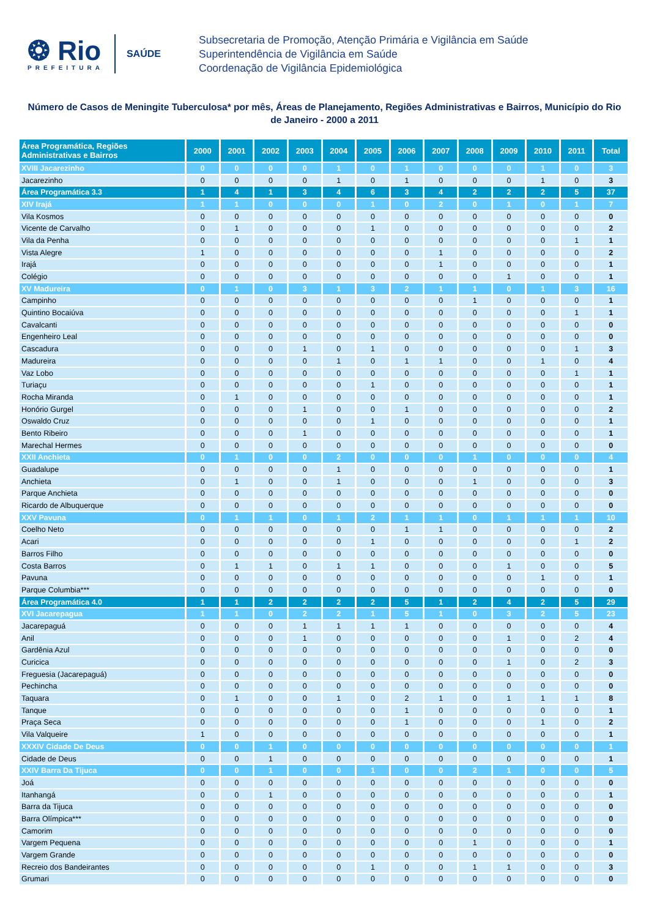❂ Rio
PREFEITURA
SAÚDE
Subsecretaria de Promoção, Atenção Primária e Vigilância em Saúde
Superintendência de Vigilância em Saúde
Coordenação de Vigilância Epidemiológica
Número de Casos de Meningite Tuberculosa* por mês, Áreas de Planejamento, Regiões Administrativas e Bairros, Município do Rio de Janeiro - 2000 a 2011
| Área Programática, Regiões Administrativas e Bairros | 2000 | 2001 | 2002 | 2003 | 2004 | 2005 | 2006 | 2007 | 2008 | 2009 | 2010 | 2011 | Total |
| --- | --- | --- | --- | --- | --- | --- | --- | --- | --- | --- | --- | --- | --- |
| XVIII Jacarezinho | 0 | 0 | 0 | 0 | 1 | 0 | 1 | 0 | 0 | 0 | 1 | 0 | 3 |
| Jacarezinho | 0 | 0 | 0 | 0 | 1 | 0 | 1 | 0 | 0 | 0 | 1 | 0 | 3 |
| Área Programática 3.3 | 1 | 4 | 1 | 3 | 4 | 6 | 3 | 4 | 2 | 2 | 2 | 5 | 37 |
| XIV Irajá | 1 | 1 | 0 | 0 | 0 | 1 | 0 | 2 | 0 | 1 | 0 | 1 | 7 |
| Vila Kosmos | 0 | 0 | 0 | 0 | 0 | 0 | 0 | 0 | 0 | 0 | 0 | 0 | 0 |
| Vicente de Carvalho | 0 | 1 | 0 | 0 | 0 | 1 | 0 | 0 | 0 | 0 | 0 | 0 | 2 |
| Vila da Penha | 0 | 0 | 0 | 0 | 0 | 0 | 0 | 0 | 0 | 0 | 0 | 1 | 1 |
| Vista Alegre | 1 | 0 | 0 | 0 | 0 | 0 | 0 | 1 | 0 | 0 | 0 | 0 | 2 |
| Irajá | 0 | 0 | 0 | 0 | 0 | 0 | 0 | 1 | 0 | 0 | 0 | 0 | 1 |
| Colégio | 0 | 0 | 0 | 0 | 0 | 0 | 0 | 0 | 0 | 1 | 0 | 0 | 1 |
| XV Madureira | 0 | 1 | 0 | 3 | 1 | 3 | 2 | 1 | 1 | 0 | 1 | 3 | 16 |
| Campinho | 0 | 0 | 0 | 0 | 0 | 0 | 0 | 0 | 1 | 0 | 0 | 0 | 1 |
| Quintino Bocaiúva | 0 | 0 | 0 | 0 | 0 | 0 | 0 | 0 | 0 | 0 | 0 | 1 | 1 |
| Cavalcanti | 0 | 0 | 0 | 0 | 0 | 0 | 0 | 0 | 0 | 0 | 0 | 0 | 0 |
| Engenheiro Leal | 0 | 0 | 0 | 0 | 0 | 0 | 0 | 0 | 0 | 0 | 0 | 0 | 0 |
| Cascadura | 0 | 0 | 0 | 1 | 0 | 1 | 0 | 0 | 0 | 0 | 0 | 1 | 3 |
| Madureira | 0 | 0 | 0 | 0 | 1 | 0 | 1 | 1 | 0 | 0 | 1 | 0 | 4 |
| Vaz Lobo | 0 | 0 | 0 | 0 | 0 | 0 | 0 | 0 | 0 | 0 | 0 | 1 | 1 |
| Turiaçu | 0 | 0 | 0 | 0 | 0 | 1 | 0 | 0 | 0 | 0 | 0 | 0 | 1 |
| Rocha Miranda | 0 | 1 | 0 | 0 | 0 | 0 | 0 | 0 | 0 | 0 | 0 | 0 | 1 |
| Honório Gurgel | 0 | 0 | 0 | 1 | 0 | 0 | 1 | 0 | 0 | 0 | 0 | 0 | 2 |
| Oswaldo Cruz | 0 | 0 | 0 | 0 | 0 | 1 | 0 | 0 | 0 | 0 | 0 | 0 | 1 |
| Bento Ribeiro | 0 | 0 | 0 | 1 | 0 | 0 | 0 | 0 | 0 | 0 | 0 | 0 | 1 |
| Marechal Hermes | 0 | 0 | 0 | 0 | 0 | 0 | 0 | 0 | 0 | 0 | 0 | 0 | 0 |
| XXII Anchieta | 0 | 1 | 0 | 0 | 2 | 0 | 0 | 0 | 1 | 0 | 0 | 0 | 4 |
| Guadalupe | 0 | 0 | 0 | 0 | 1 | 0 | 0 | 0 | 0 | 0 | 0 | 0 | 1 |
| Anchieta | 0 | 1 | 0 | 0 | 1 | 0 | 0 | 0 | 1 | 0 | 0 | 0 | 3 |
| Parque Anchieta | 0 | 0 | 0 | 0 | 0 | 0 | 0 | 0 | 0 | 0 | 0 | 0 | 0 |
| Ricardo de Albuquerque | 0 | 0 | 0 | 0 | 0 | 0 | 0 | 0 | 0 | 0 | 0 | 0 | 0 |
| XXV Pavuna | 0 | 1 | 1 | 0 | 1 | 2 | 1 | 1 | 0 | 1 | 1 | 1 | 10 |
| Coelho Neto | 0 | 0 | 0 | 0 | 0 | 0 | 1 | 1 | 0 | 0 | 0 | 0 | 2 |
| Acari | 0 | 0 | 0 | 0 | 0 | 1 | 0 | 0 | 0 | 0 | 0 | 1 | 2 |
| Barros Filho | 0 | 0 | 0 | 0 | 0 | 0 | 0 | 0 | 0 | 0 | 0 | 0 | 0 |
| Costa Barros | 0 | 1 | 1 | 0 | 1 | 1 | 0 | 0 | 0 | 1 | 0 | 0 | 5 |
| Pavuna | 0 | 0 | 0 | 0 | 0 | 0 | 0 | 0 | 0 | 0 | 1 | 0 | 1 |
| Parque Columbia*** | 0 | 0 | 0 | 0 | 0 | 0 | 0 | 0 | 0 | 0 | 0 | 0 | 0 |
| Área Programática 4.0 | 1 | 1 | 2 | 2 | 2 | 2 | 5 | 1 | 2 | 4 | 2 | 5 | 29 |
| XVI Jacarepagua | 1 | 1 | 0 | 2 | 2 | 1 | 5 | 1 | 0 | 3 | 2 | 5 | 23 |
| Jacarepaguá | 0 | 0 | 0 | 1 | 1 | 1 | 1 | 0 | 0 | 0 | 0 | 0 | 4 |
| Anil | 0 | 0 | 0 | 1 | 0 | 0 | 0 | 0 | 0 | 1 | 0 | 2 | 4 |
| Gardênia Azul | 0 | 0 | 0 | 0 | 0 | 0 | 0 | 0 | 0 | 0 | 0 | 0 | 0 |
| Curicica | 0 | 0 | 0 | 0 | 0 | 0 | 0 | 0 | 0 | 1 | 0 | 2 | 3 |
| Freguesia (Jacarepaguá) | 0 | 0 | 0 | 0 | 0 | 0 | 0 | 0 | 0 | 0 | 0 | 0 | 0 |
| Pechincha | 0 | 0 | 0 | 0 | 0 | 0 | 0 | 0 | 0 | 0 | 0 | 0 | 0 |
| Taquara | 0 | 1 | 0 | 0 | 1 | 0 | 2 | 1 | 0 | 1 | 1 | 1 | 8 |
| Tanque | 0 | 0 | 0 | 0 | 0 | 0 | 1 | 0 | 0 | 0 | 0 | 0 | 1 |
| Praça Seca | 0 | 0 | 0 | 0 | 0 | 0 | 1 | 0 | 0 | 0 | 1 | 0 | 2 |
| Vila Valqueire | 1 | 0 | 0 | 0 | 0 | 0 | 0 | 0 | 0 | 0 | 0 | 0 | 1 |
| XXXIV Cidade De Deus | 0 | 0 | 1 | 0 | 0 | 0 | 0 | 0 | 0 | 0 | 0 | 0 | 1 |
| Cidade de Deus | 0 | 0 | 1 | 0 | 0 | 0 | 0 | 0 | 0 | 0 | 0 | 0 | 1 |
| XXIV Barra Da Tijuca | 0 | 0 | 1 | 0 | 0 | 1 | 0 | 0 | 2 | 1 | 0 | 0 | 5 |
| Joá | 0 | 0 | 0 | 0 | 0 | 0 | 0 | 0 | 0 | 0 | 0 | 0 | 0 |
| Itanhangá | 0 | 0 | 1 | 0 | 0 | 0 | 0 | 0 | 0 | 0 | 0 | 0 | 1 |
| Barra da Tijuca | 0 | 0 | 0 | 0 | 0 | 0 | 0 | 0 | 0 | 0 | 0 | 0 | 0 |
| Barra Olímpica*** | 0 | 0 | 0 | 0 | 0 | 0 | 0 | 0 | 0 | 0 | 0 | 0 | 0 |
| Camorim | 0 | 0 | 0 | 0 | 0 | 0 | 0 | 0 | 0 | 0 | 0 | 0 | 0 |
| Vargem Pequena | 0 | 0 | 0 | 0 | 0 | 0 | 0 | 0 | 1 | 0 | 0 | 0 | 1 |
| Vargem Grande | 0 | 0 | 0 | 0 | 0 | 0 | 0 | 0 | 0 | 0 | 0 | 0 | 0 |
| Recreio dos Bandeirantes | 0 | 0 | 0 | 0 | 0 | 1 | 0 | 0 | 1 | 1 | 0 | 0 | 3 |
| Grumari | 0 | 0 | 0 | 0 | 0 | 0 | 0 | 0 | 0 | 0 | 0 | 0 | 0 |